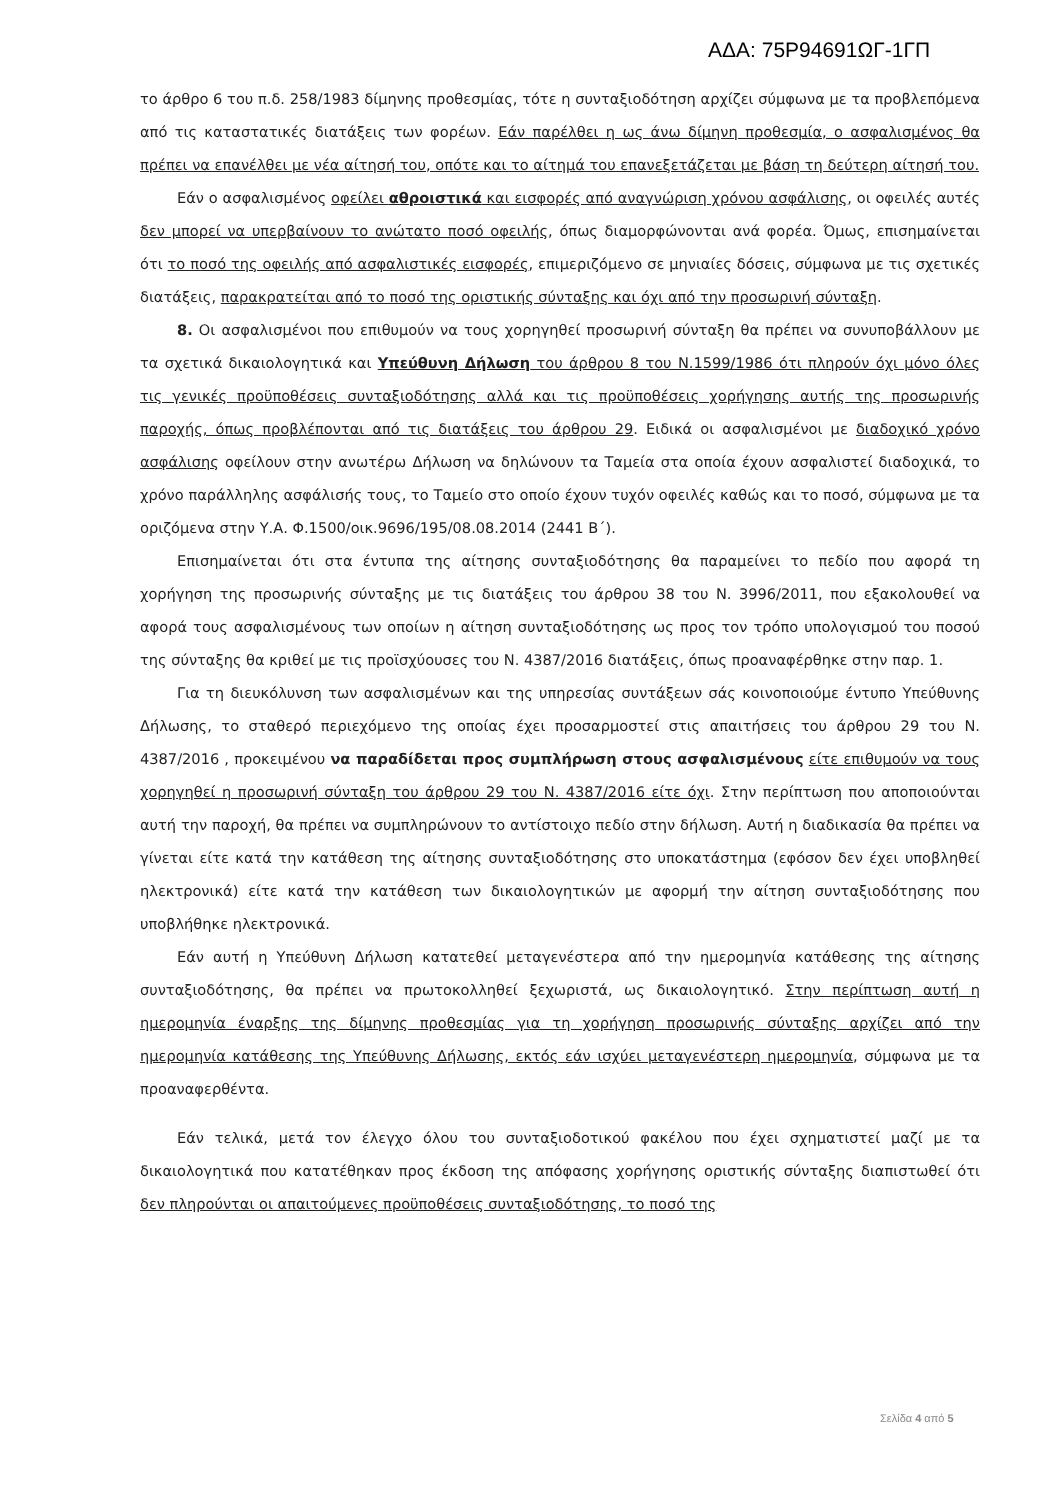ΑΔΑ: 75Ρ94691ΩΓ-1ΓΠ
το άρθρο 6 του π.δ. 258/1983 δίμηνης προθεσμίας, τότε η συνταξιοδότηση αρχίζει σύμφωνα με τα προβλεπόμενα από τις καταστατικές διατάξεις των φορέων. Εάν παρέλθει η ως άνω δίμηνη προθεσμία, ο ασφαλισμένος θα πρέπει να επανέλθει με νέα αίτησή του, οπότε και το αίτημά του επανεξετάζεται με βάση τη δεύτερη αίτησή του.
Εάν ο ασφαλισμένος οφείλει αθροιστικά και εισφορές από αναγνώριση χρόνου ασφάλισης, οι οφειλές αυτές δεν μπορεί να υπερβαίνουν το ανώτατο ποσό οφειλής, όπως διαμορφώνονται ανά φορέα. Όμως, επισημαίνεται ότι το ποσό της οφειλής από ασφαλιστικές εισφορές, επιμεριζόμενο σε μηνιαίες δόσεις, σύμφωνα με τις σχετικές διατάξεις, παρακρατείται από το ποσό της οριστικής σύνταξης και όχι από την προσωρινή σύνταξη.
8. Οι ασφαλισμένοι που επιθυμούν να τους χορηγηθεί προσωρινή σύνταξη θα πρέπει να συνυποβάλλουν με τα σχετικά δικαιολογητικά και Υπεύθυνη Δήλωση του άρθρου 8 του Ν.1599/1986 ότι πληρούν όχι μόνο όλες τις γενικές προϋποθέσεις συνταξιοδότησης αλλά και τις προϋποθέσεις χορήγησης αυτής της προσωρινής παροχής, όπως προβλέπονται από τις διατάξεις του άρθρου 29. Ειδικά οι ασφαλισμένοι με διαδοχικό χρόνο ασφάλισης οφείλουν στην ανωτέρω Δήλωση να δηλώνουν τα Ταμεία στα οποία έχουν ασφαλιστεί διαδοχικά, το χρόνο παράλληλης ασφάλισής τους, το Ταμείο στο οποίο έχουν τυχόν οφειλές καθώς και το ποσό, σύμφωνα με τα οριζόμενα στην Υ.Α. Φ.1500/οικ.9696/195/08.08.2014 (2441 Β΄).
Επισημαίνεται ότι στα έντυπα της αίτησης συνταξιοδότησης θα παραμείνει το πεδίο που αφορά τη χορήγηση της προσωρινής σύνταξης με τις διατάξεις του άρθρου 38 του Ν. 3996/2011, που εξακολουθεί να αφορά τους ασφαλισμένους των οποίων η αίτηση συνταξιοδότησης ως προς τον τρόπο υπολογισμού του ποσού της σύνταξης θα κριθεί με τις προϊσχύουσες του Ν. 4387/2016 διατάξεις, όπως προαναφέρθηκε στην παρ. 1.
Για τη διευκόλυνση των ασφαλισμένων και της υπηρεσίας συντάξεων σάς κοινοποιούμε έντυπο Υπεύθυνης Δήλωσης, το σταθερό περιεχόμενο της οποίας έχει προσαρμοστεί στις απαιτήσεις του άρθρου 29 του Ν. 4387/2016 , προκειμένου να παραδίδεται προς συμπλήρωση στους ασφαλισμένους είτε επιθυμούν να τους χορηγηθεί η προσωρινή σύνταξη του άρθρου 29 του Ν. 4387/2016 είτε όχι. Στην περίπτωση που αποποιούνται αυτή την παροχή, θα πρέπει να συμπληρώνουν το αντίστοιχο πεδίο στην δήλωση. Αυτή η διαδικασία θα πρέπει να γίνεται είτε κατά την κατάθεση της αίτησης συνταξιοδότησης στο υποκατάστημα (εφόσον δεν έχει υποβληθεί ηλεκτρονικά) είτε κατά την κατάθεση των δικαιολογητικών με αφορμή την αίτηση συνταξιοδότησης που υποβλήθηκε ηλεκτρονικά.
Εάν αυτή η Υπεύθυνη Δήλωση κατατεθεί μεταγενέστερα από την ημερομηνία κατάθεσης της αίτησης συνταξιοδότησης, θα πρέπει να πρωτοκολληθεί ξεχωριστά, ως δικαιολογητικό. Στην περίπτωση αυτή η ημερομηνία έναρξης της δίμηνης προθεσμίας για τη χορήγηση προσωρινής σύνταξης αρχίζει από την ημερομηνία κατάθεσης της Υπεύθυνης Δήλωσης, εκτός εάν ισχύει μεταγενέστερη ημερομηνία, σύμφωνα με τα προαναφερθέντα.
Εάν τελικά, μετά τον έλεγχο όλου του συνταξιοδοτικού φακέλου που έχει σχηματιστεί μαζί με τα δικαιολογητικά που κατατέθηκαν προς έκδοση της απόφασης χορήγησης οριστικής σύνταξης διαπιστωθεί ότι δεν πληρούνται οι απαιτούμενες προϋποθέσεις συνταξιοδότησης, το ποσό της
Σελίδα 4 από 5